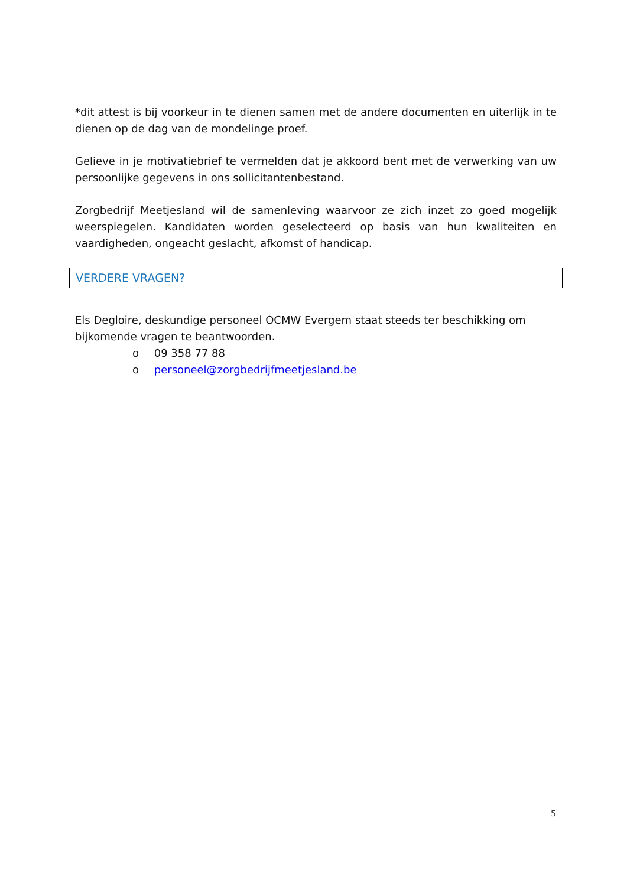*dit attest is bij voorkeur in te dienen samen met de andere documenten en uiterlijk in te dienen op de dag van de mondelinge proef.
Gelieve in je motivatiebrief te vermelden dat je akkoord bent met de verwerking van uw persoonlijke gegevens in ons sollicitantenbestand.
Zorgbedrijf Meetjesland wil de samenleving waarvoor ze zich inzet zo goed mogelijk weerspiegelen. Kandidaten worden geselecteerd op basis van hun kwaliteiten en vaardigheden, ongeacht geslacht, afkomst of handicap.
VERDERE VRAGEN?
Els Degloire, deskundige personeel OCMW Evergem staat steeds ter beschikking om bijkomende vragen te beantwoorden.
o 09 358 77 88
o personeel@zorgbedrijfmeetjesland.be
5